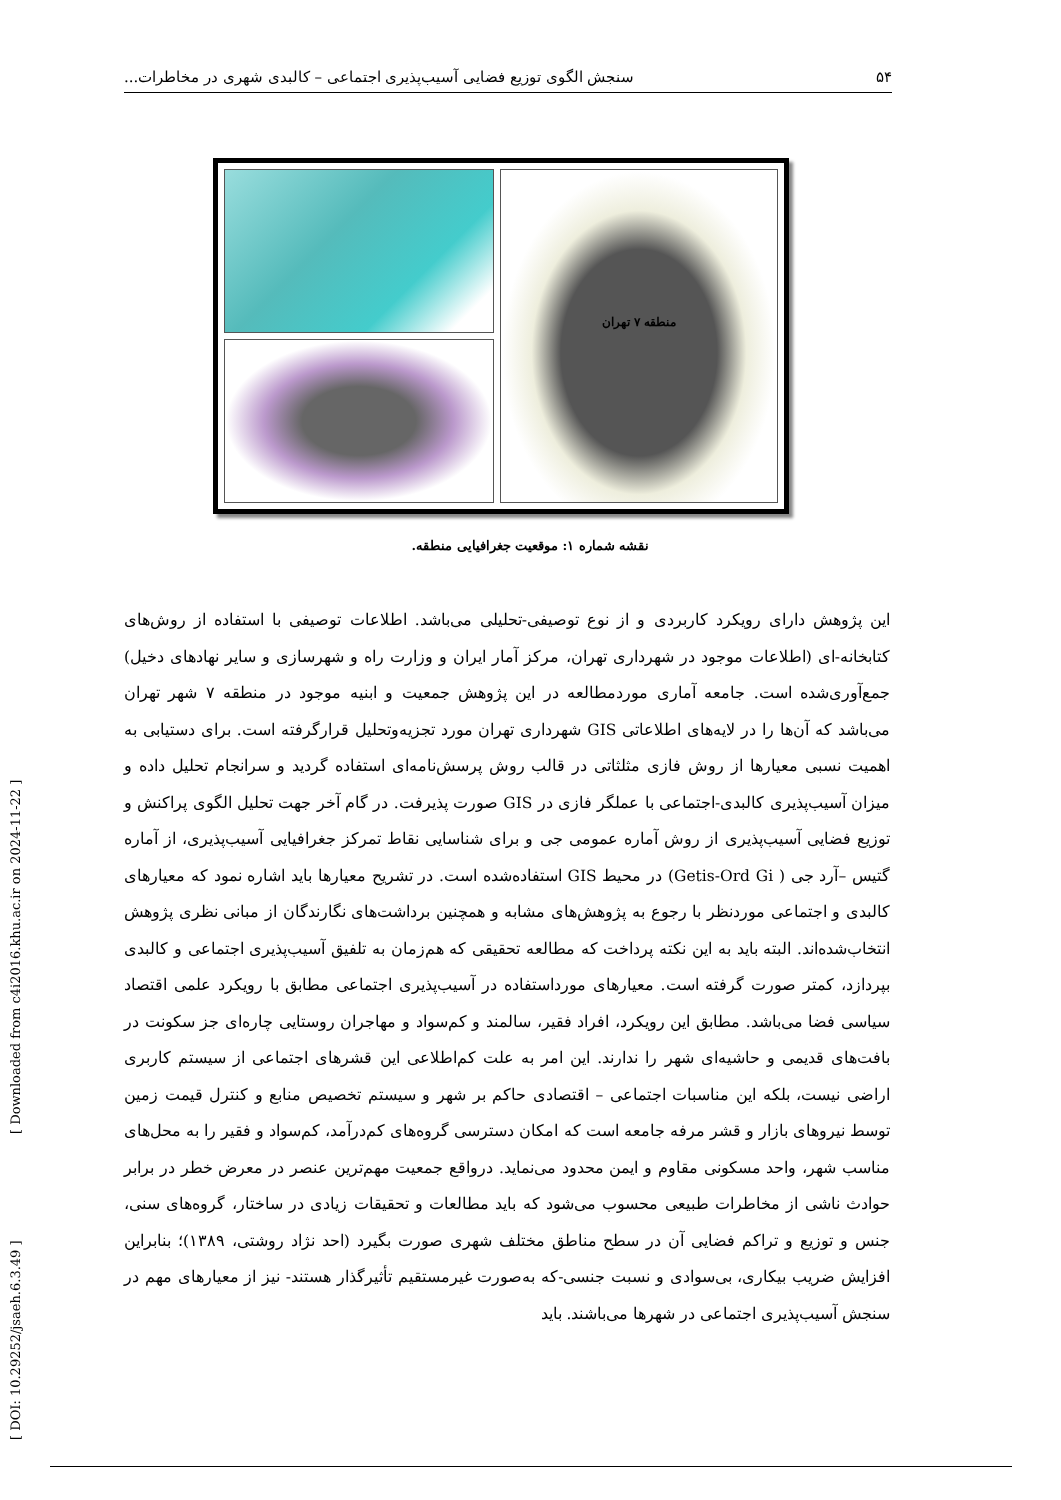۵۴ سنجش الگوی توزیع فضایی آسیب‌پذیری اجتماعی – کالبدی شهری در مخاطرات...
منطقه ۷ تهران
نقشه شماره ۱: موقعیت جغرافیایی منطقه.
این پژوهش دارای رویکرد کاربردی و از نوع توصیفی-تحلیلی می‌باشد. اطلاعات توصیفی با استفاده از روش‌های کتابخانه-ای (اطلاعات موجود در شهرداری تهران، مرکز آمار ایران و وزارت راه و شهرسازی و سایر نهادهای دخیل) جمع‌آوری‌شده است. جامعه آماری موردمطالعه در این پژوهش جمعیت و ابنیه موجود در منطقه ۷ شهر تهران می‌باشد که آن‌ها را در لایه‌های اطلاعاتی GIS شهرداری تهران مورد تجزیه‌وتحلیل قرارگرفته است. برای دستیابی به اهمیت نسبی معیارها از روش فازی مثلثاتی در قالب روش پرسش‌نامه‌ای استفاده گردید و سرانجام تحلیل داده و میزان آسیب‌پذیری کالبدی-اجتماعی با عملگر فازی در GIS صورت پذیرفت. در گام آخر جهت تحلیل الگوی پراکنش و توزیع فضایی آسیب‌پذیری از روش آماره عمومی جی و برای شناسایی نقاط تمرکز جغرافیایی آسیب‌پذیری، از آماره گتیس –آرد جی ( Getis-Ord Gi) در محیط GIS استفاده‌شده است. در تشریح معیارها باید اشاره نمود که معیارهای کالبدی و اجتماعی موردنظر با رجوع به پژوهش‌های مشابه و همچنین برداشت‌های نگارندگان از مبانی نظری پژوهش انتخاب‌شده‌اند. البته باید به این نکته پرداخت که مطالعه تحقیقی که هم‌زمان به تلفیق آسیب‌پذیری اجتماعی و کالبدی بپردازد، کمتر صورت گرفته است. معیارهای مورداستفاده در آسیب‌پذیری اجتماعی مطابق با رویکرد علمی اقتصاد سیاسی فضا می‌باشد. مطابق این رویکرد، افراد فقیر، سالمند و کم‌سواد و مهاجران روستایی چاره‌ای جز سکونت در بافت‌های قدیمی و حاشیه‌ای شهر را ندارند. این امر به علت کم‌اطلاعی این قشرهای اجتماعی از سیستم کاربری اراضی نیست، بلکه این مناسبات اجتماعی – اقتصادی حاکم بر شهر و سیستم تخصیص منابع و کنترل قیمت زمین توسط نیروهای بازار و قشر مرفه جامعه است که امکان دسترسی گروه‌های کم‌درآمد، کم‌سواد و فقیر را به محل‌های مناسب شهر، واحد مسکونی مقاوم و ایمن محدود می‌نماید. درواقع جمعیت مهم‌ترین عنصر در معرض خطر در برابر حوادث ناشی از مخاطرات طبیعی محسوب می‌شود که باید مطالعات و تحقیقات زیادی در ساختار، گروه‌های سنی، جنس و توزیع و تراکم فضایی آن در سطح مناطق مختلف شهری صورت بگیرد (احد نژاد روشتی، ۱۳۸۹)؛ بنابراین افزایش ضریب بیکاری، بی‌سوادی و نسبت جنسی-که به‌صورت غیرمستقیم تأثیرگذار هستند- نیز از معیارهای مهم در سنجش آسیب‌پذیری اجتماعی در شهرها می‌باشند. باید
[ DOI: 10.29252/jsaeh.6.3.49 ] [ Downloaded from c4i2016.khu.ac.ir on 2024-11-22 ]